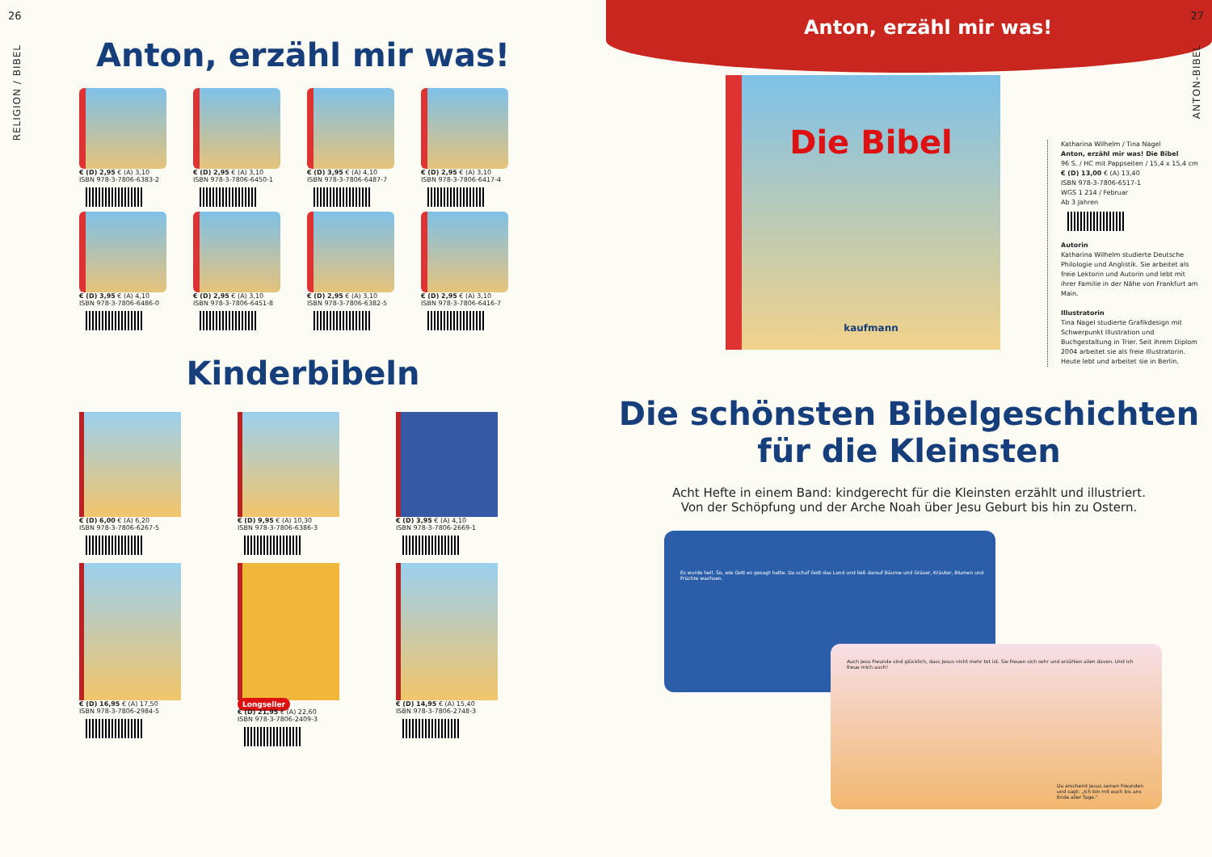26
RELIGION / BIBEL
Anton, erzähl mir was!
€ (D) 2,95 € (A) 3,10
ISBN 978-3-7806-6383-2
€ (D) 2,95 € (A) 3,10
ISBN 978-3-7806-6450-1
€ (D) 3,95 € (A) 4,10
ISBN 978-3-7806-6487-7
€ (D) 2,95 € (A) 3,10
ISBN 978-3-7806-6417-4
€ (D) 3,95 € (A) 4,10
ISBN 978-3-7806-6486-0
€ (D) 2,95 € (A) 3,10
ISBN 978-3-7806-6451-8
€ (D) 2,95 € (A) 3,10
ISBN 978-3-7806-6382-5
€ (D) 2,95 € (A) 3,10
ISBN 978-3-7806-6416-7
Kinderbibeln
€ (D) 6,00 € (A) 6,20
ISBN 978-3-7806-6267-5
€ (D) 9,95 € (A) 10,30
ISBN 978-3-7806-6386-3
€ (D) 3,95 € (A) 4,10
ISBN 978-3-7806-2669-1
€ (D) 16,95 € (A) 17,50
ISBN 978-3-7806-2984-5
Longseller
€ (D) 21,95 € (A) 22,60
ISBN 978-3-7806-2409-3
€ (D) 14,95 € (A) 15,40
ISBN 978-3-7806-2748-3
Anton, erzähl mir was!
27
ANTON-BIBEL
Die Bibel
kaufmann
Katharina Wilhelm / Tina Nagel
Anton, erzähl mir was! Die Bibel
96 S. / HC mit Pappseiten / 15,4 x 15,4 cm
€ (D) 13,00 € (A) 13,40
ISBN 978-3-7806-6517-1
WGS 1 214 / Februar
Ab 3 Jahren
Autorin
Katharina Wilhelm studierte Deutsche Philologie und Anglistik. Sie arbeitet als freie Lektorin und Autorin und lebt mit ihrer Familie in der Nähe von Frankfurt am Main.
Illustratorin
Tina Nagel studierte Grafikdesign mit Schwerpunkt Illustration und Buchgestaltung in Trier. Seit ihrem Diplom 2004 arbeitet sie als freie Illustratorin. Heute lebt und arbeitet sie in Berlin.
Die schönsten Bibelgeschichten
für die Kleinsten
Acht Hefte in einem Band: kindgerecht für die Kleinsten erzählt und illustriert.
Von der Schöpfung und der Arche Noah über Jesu Geburt bis hin zu Ostern.
Es wurde hell. So, wie Gott es gesagt hatte. Da schuf Gott das Land und ließ darauf Bäume und Gräser, Kräuter, Blumen und Früchte wachsen.
Auch Jesu Freunde sind glücklich, dass Jesus nicht mehr tot ist. Sie freuen sich sehr und erzählen allen davon. Und ich freue mich auch!
Da erscheint Jesus seinen Freunden und sagt: „Ich bin mit euch bis ans Ende aller Tage.“